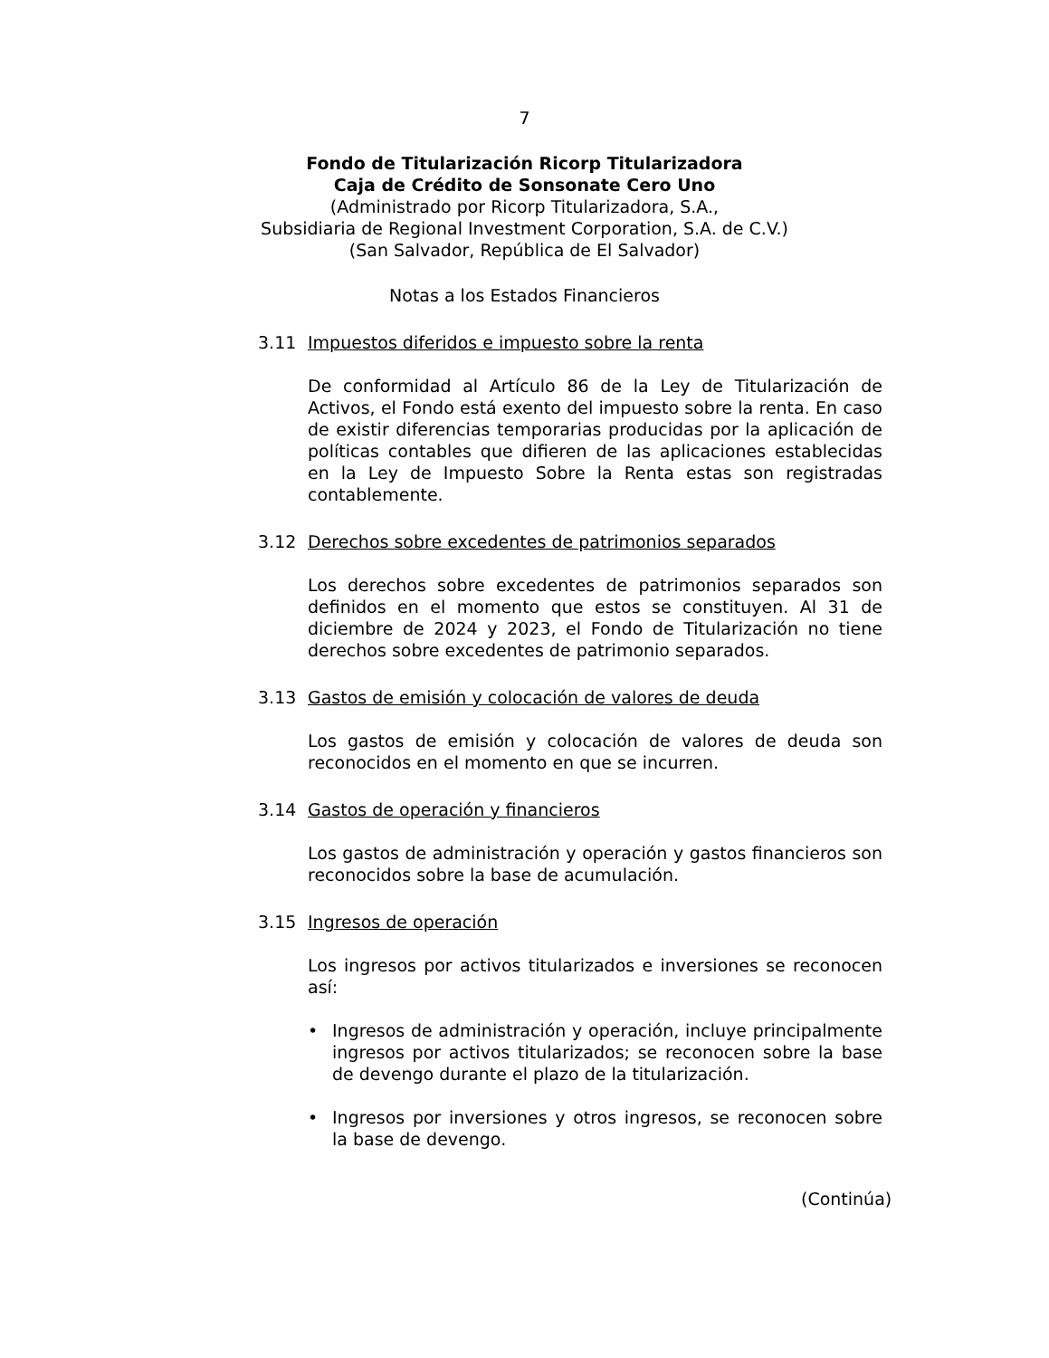7
Fondo de Titularización Ricorp Titularizadora
Caja de Crédito de Sonsonate Cero Uno
(Administrado por Ricorp Titularizadora, S.A.,
Subsidiaria de Regional Investment Corporation, S.A. de C.V.)
(San Salvador, República de El Salvador)
Notas a los Estados Financieros
3.11 Impuestos diferidos e impuesto sobre la renta
De conformidad al Artículo 86 de la Ley de Titularización de Activos, el Fondo está exento del impuesto sobre la renta. En caso de existir diferencias temporarias producidas por la aplicación de políticas contables que difieren de las aplicaciones establecidas en la Ley de Impuesto Sobre la Renta estas son registradas contablemente.
3.12 Derechos sobre excedentes de patrimonios separados
Los derechos sobre excedentes de patrimonios separados son definidos en el momento que estos se constituyen. Al 31 de diciembre de 2024 y 2023, el Fondo de Titularización no tiene derechos sobre excedentes de patrimonio separados.
3.13 Gastos de emisión y colocación de valores de deuda
Los gastos de emisión y colocación de valores de deuda son reconocidos en el momento en que se incurren.
3.14 Gastos de operación y financieros
Los gastos de administración y operación y gastos financieros son reconocidos sobre la base de acumulación.
3.15 Ingresos de operación
Los ingresos por activos titularizados e inversiones se reconocen así:
• Ingresos de administración y operación, incluye principalmente ingresos por activos titularizados; se reconocen sobre la base de devengo durante el plazo de la titularización.
• Ingresos por inversiones y otros ingresos, se reconocen sobre la base de devengo.
(Continúa)